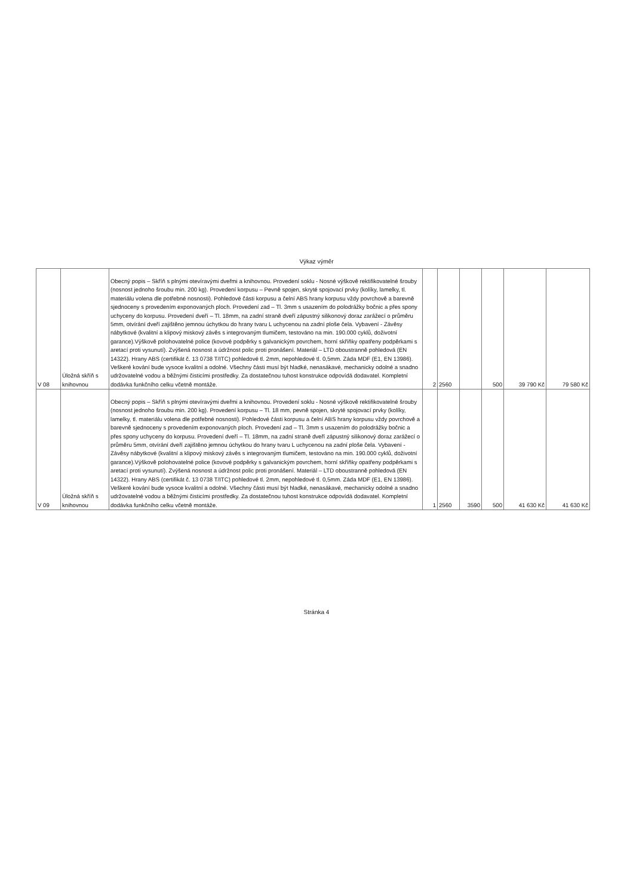Výkaz výměr
| V 08 | Úložná skříň s knihovnou | Obecný popis – Skříň s plnými otevíravými dveřmi a knihovnou. Provedení soklu - Nosné výškově rektifikovatelné šrouby (nosnost jednoho šroubu min. 200 kg). Provedení korpusu – Pevně spojen, skryté spojovací prvky (kolíky, lamelky, tl. materiálu volena dle potřebné nosnosti). Pohledové části korpusu a čelní ABS hrany korpusu vždy povrchově a barevně sjednoceny s provedením exponovaných ploch. Provedení zad – Tl. 3mm s usazením do polodrážky bočnic a přes spony uchyceny do korpusu. Provedení dveří – Tl. 18mm, na zadní straně dveří zápustný silikonový doraz zarážecí o průměru 5mm, otvírání dveří zajištěno jemnou úchytkou do hrany tvaru L uchycenou na zadní ploše čela. Vybavení - Závěsy nábytkové (kvalitní a klipový miskový závěs s integrovaným tlumičem, testováno na min. 190.000 cyklů, doživotní garance).Výškově polohovatelné police (kovové podpěrky s galvanickým povrchem, horní skříňky opatřeny podpěrkami s aretací proti vysunutí). Zvýšená nosnost a údržnost polic proti pronášení. Materiál – LTD oboustranně pohledová (EN 14322). Hrany ABS (certifikát č. 13 0738 T/ITC) pohledové tl. 2mm, nepohledové tl. 0,5mm. Záda MDF (E1, EN 13986). Veškeré kování bude vysoce kvalitní a odolné. Všechny části musí být hladké, nenasákavé, mechanicky odolné a snadno udržovatelné vodou a běžnými čisticími prostředky. Za dostatečnou tuhost konstrukce odpovídá dodavatel. Kompletní dodávka funkčního celku včetně montáže. | 2 | 2560 | | 500 | 39 790 Kč | 79 580 Kč |
| V 09 | Úložná skříň s knihovnou | Obecný popis – Skříň s plnými otevíravými dveřmi a knihovnou. Provedení soklu - Nosné výškově rektifikovatelné šrouby (nosnost jednoho šroubu min. 200 kg). Provedení korpusu – Tl. 18 mm, pevně spojen, skryté spojovací prvky (kolíky, lamelky, tl. materiálu volena dle potřebné nosnosti). Pohledové části korpusu a čelní ABS hrany korpusu vždy povrchově a barevně sjednoceny s provedením exponovaných ploch. Provedení zad – Tl. 3mm s usazením do polodrážky bočnic a přes spony uchyceny do korpusu. Provedení dveří – Tl. 18mm, na zadní straně dveří zápustný silikonový doraz zarážecí o průměru 5mm, otvírání dveří zajištěno jemnou úchytkou do hrany tvaru L uchycenou na zadní ploše čela. Vybavení - Závěsy nábytkové (kvalitní a klipový miskový závěs s integrovaným tlumičem, testováno na min. 190.000 cyklů, doživotní garance).Výškově polohovatelné police (kovové podpěrky s galvanickým povrchem, horní skříňky opatřeny podpěrkami s aretací proti vysunutí). Zvýšená nosnost a údržnost polic proti pronášení. Materiál – LTD oboustranně pohledová (EN 14322). Hrany ABS (certifikát č. 13 0738 T/ITC) pohledové tl. 2mm, nepohledové tl. 0,5mm. Záda MDF (E1, EN 13986). Veškeré kování bude vysoce kvalitní a odolné. Všechny části musí být hladké, nenasákavé, mechanicky odolné a snadno udržovatelné vodou a běžnými čisticími prostředky. Za dostatečnou tuhost konstrukce odpovídá dodavatel. Kompletní dodávka funkčního celku včetně montáže. | 1 | 2560 | 3590 | 500 | 41 630 Kč | 41 630 Kč |
Stránka 4